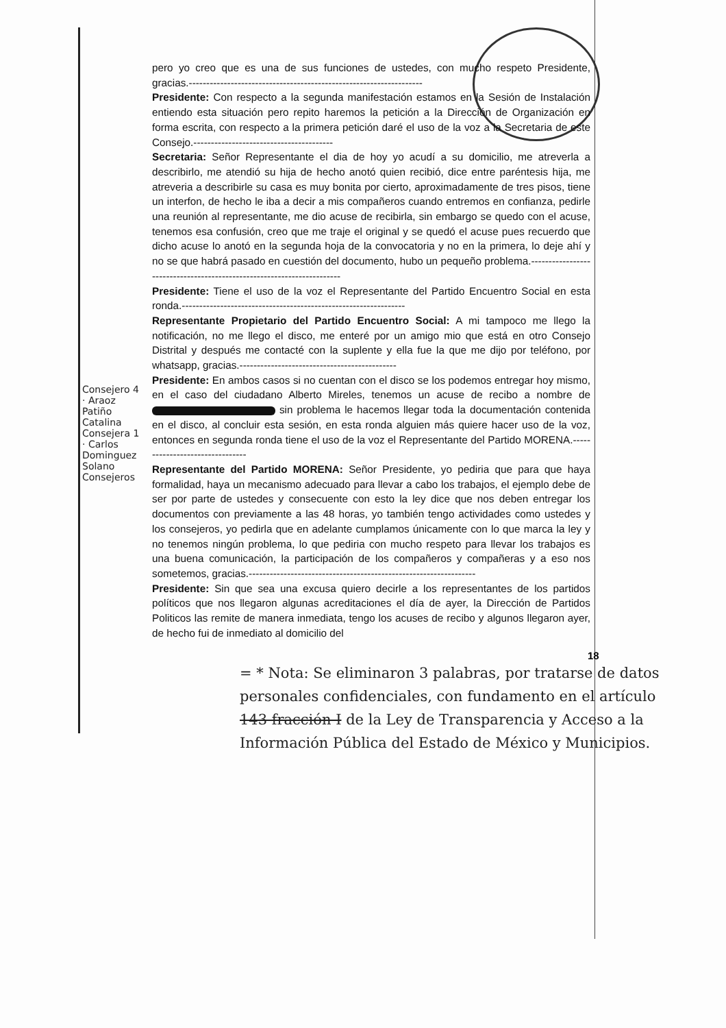pero yo creo que es una de sus funciones de ustedes, con mucho respeto Presidente, gracias.-------------------------------------------------------------------
Presidente: Con respecto a la segunda manifestación estamos en la Sesión de Instalación entiendo esta situación pero repito haremos la petición a la Dirección de Organización en forma escrita, con respecto a la primera petición daré el uso de la voz a la Secretaria de este Consejo.----------------------------------------
Secretaria: Señor Representante el dia de hoy yo acudí a su domicilio, me atreverla a describirlo, me atendió su hija de hecho anotó quien recibió, dice entre paréntesis hija, me atreveria a describirle su casa es muy bonita por cierto, aproximadamente de tres pisos, tiene un interfon, de hecho le iba a decir a mis compañeros cuando entremos en confianza, pedirle una reunión al representante, me dio acuse de recibirla, sin embargo se quedo con el acuse, tenemos esa confusión, creo que me traje el original y se quedó el acuse pues recuerdo que dicho acuse lo anotó en la segunda hoja de la convocatoria y no en la primera, lo deje ahí y no se que habrá pasado en cuestión del documento, hubo un pequeño problema.-----------------------------------------------------------------------
Presidente: Tiene el uso de la voz el Representante del Partido Encuentro Social en esta ronda.----------------------------------------------------------------
Representante Propietario del Partido Encuentro Social: A mi tampoco me llego la notificación, no me llego el disco, me enteré por un amigo mio que está en otro Consejo Distrital y después me contacté con la suplente y ella fue la que me dijo por teléfono, por whatsapp, gracias.---------------------------------------------
Presidente: En ambos casos si no cuentan con el disco se los podemos entregar hoy mismo, en el caso del ciudadano Alberto Mireles, tenemos un acuse de recibo a nombre de sin problema le hacemos llegar toda la documentación contenida en el disco, al concluir esta sesión, en esta ronda alguien más quiere hacer uso de la voz, entonces en segunda ronda tiene el uso de la voz el Representante del Partido MORENA.--------------------------------
Representante del Partido MORENA: Señor Presidente, yo pediria que para que haya formalidad, haya un mecanismo adecuado para llevar a cabo los trabajos, el ejemplo debe de ser por parte de ustedes y consecuente con esto la ley dice que nos deben entregar los documentos con previamente a las 48 horas, yo también tengo actividades como ustedes y los consejeros, yo pedirla que en adelante cumplamos únicamente con lo que marca la ley y no tenemos ningún problema, lo que pediria con mucho respeto para llevar los trabajos es una buena comunicación, la participación de los compañeros y compañeras y a eso nos sometemos, gracias.-----------------------------------------------------------------
Presidente: Sin que sea una excusa quiero decirle a los representantes de los partidos políticos que nos llegaron algunas acreditaciones el día de ayer, la Dirección de Partidos Politicos las remite de manera inmediata, tengo los acuses de recibo y algunos llegaron ayer, de hecho fui de inmediato al domicilio del
Consejero 4 · Araoz Patiño Catalina Consejera 1 · Carlos Dominguez Solano Consejeros
18
= * Nota: Se eliminaron 3 palabras, por tratarse de datos personales confidenciales, con fundamento en el artículo 143 fracción I de la Ley de Transparencia y Acceso a la Información Pública del Estado de México y Municipios.